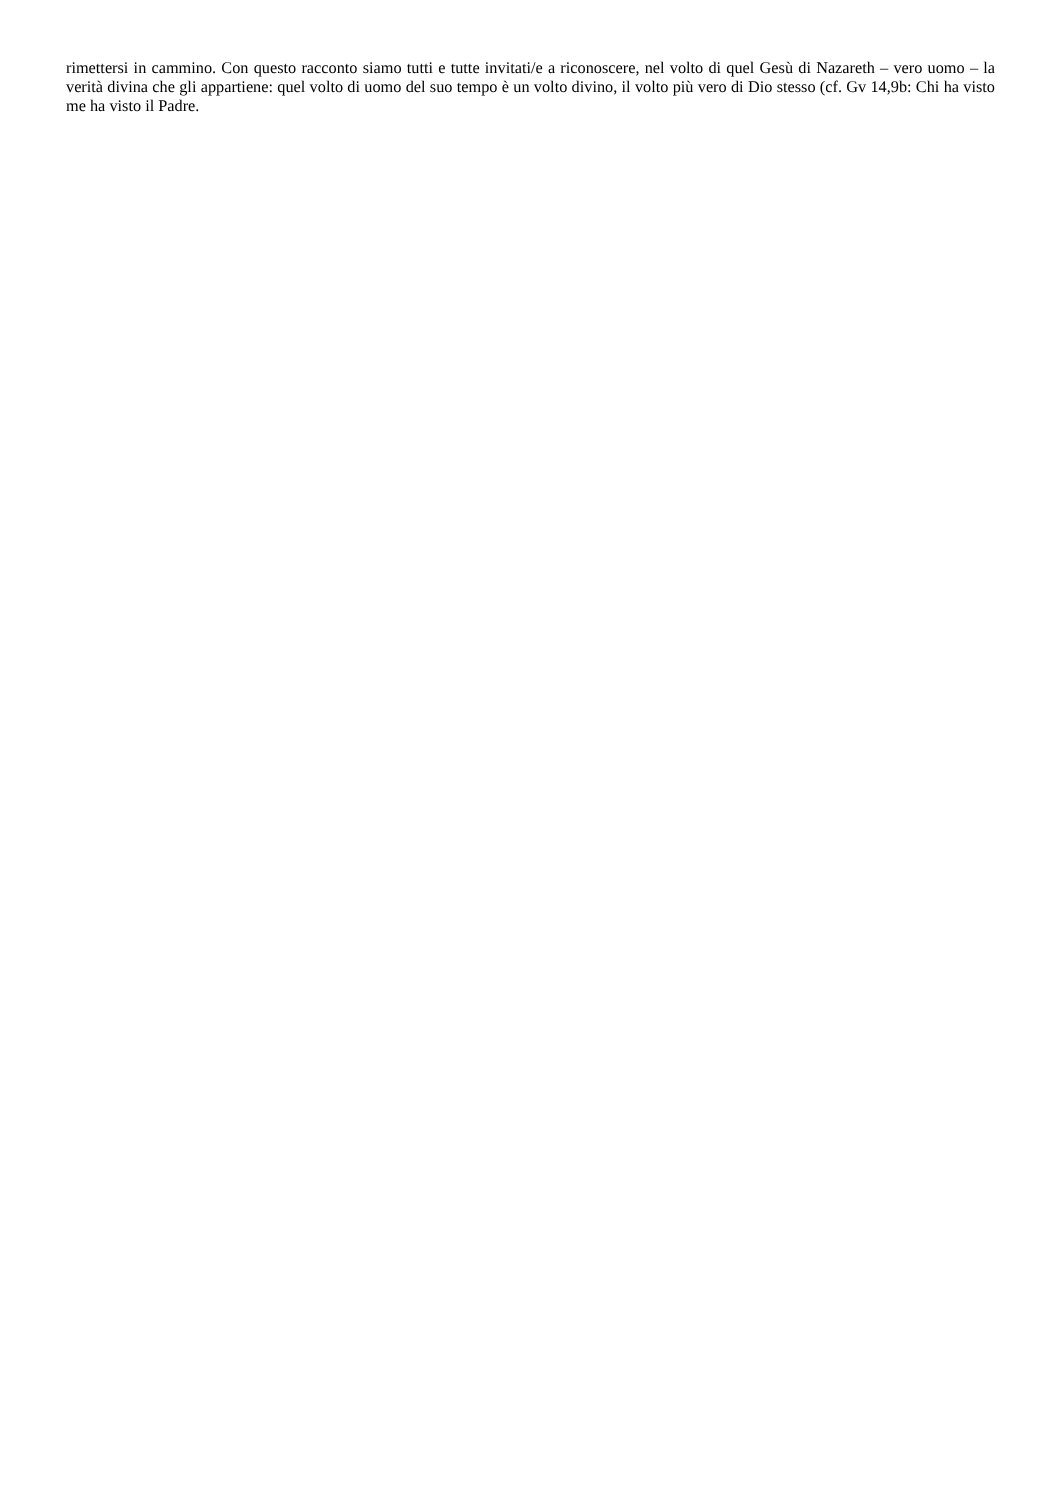rimettersi in cammino. Con questo racconto siamo tutti e tutte invitati/e a riconoscere, nel volto di quel Gesù di Nazareth – vero uomo – la verità divina che gli appartiene: quel volto di uomo del suo tempo è un volto divino, il volto più vero di Dio stesso (cf. Gv 14,9b: Chi ha visto me ha visto il Padre.